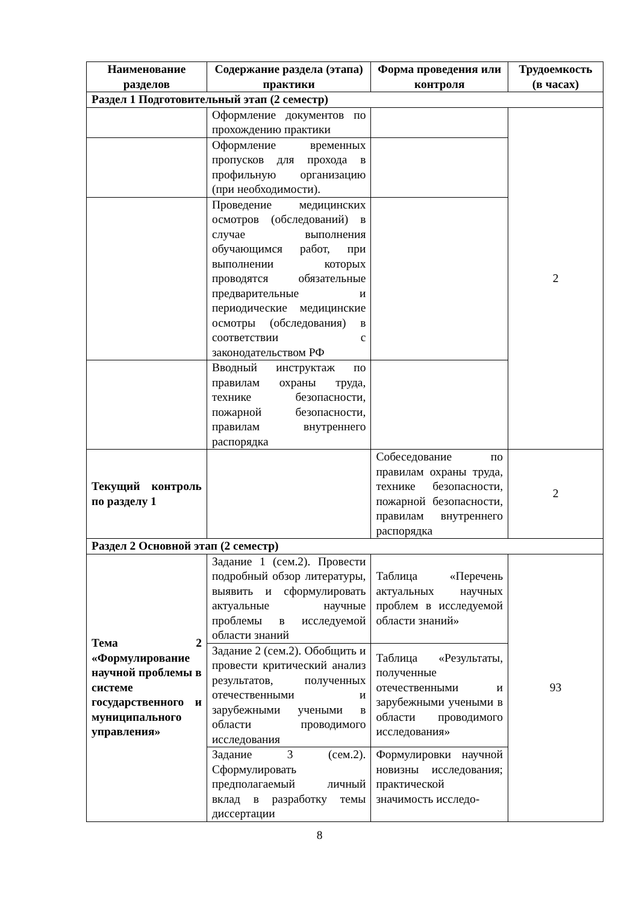| Наименование разделов | Содержание раздела (этапа) практики | Форма проведения или контроля | Трудоемкость (в часах) |
| --- | --- | --- | --- |
| Раздел 1 Подготовительный этап (2 семестр) | | | |
| | Оформление документов по прохождению практики | | 2 |
| | Оформление временных пропусков для прохода в профильную организацию (при необходимости). | | |
| | Проведение медицинских осмотров (обследований) в случае выполнения обучающимся работ, при выполнении которых проводятся обязательные предварительные и периодические медицинские осмотры (обследования) в соответствии с законодательством РФ | | |
| | Вводный инструктаж по правилам охраны труда, технике безопасности, пожарной безопасности, правилам внутреннего распорядка | | |
| Текущий контроль по разделу 1 | | Собеседование по правилам охраны труда, технике безопасности, пожарной безопасности, правилам внутреннего распорядка | 2 |
| Раздел 2 Основной этап (2 семестр) | | | |
| Тема 2 «Формулирование научной проблемы в системе государственного и муниципального управления» | Задание 1 (сем.2). Провести подробный обзор литературы, выявить и сформулировать актуальные научные проблемы в исследуемой области знаний | Таблица «Перечень актуальных научных проблем в исследуемой области знаний» | 93 |
| | Задание 2 (сем.2). Обобщить и провести критический анализ результатов, полученных отечественными и зарубежными учеными в области проводимого исследования | Таблица «Результаты, полученные отечественными и зарубежными учеными в области проводимого исследования» | |
| | Задание 3 (сем.2). Сформулировать предполагаемый личный вклад в разработку темы диссертации | Формулировки научной новизны исследования; практической значимость исследо- | |
8